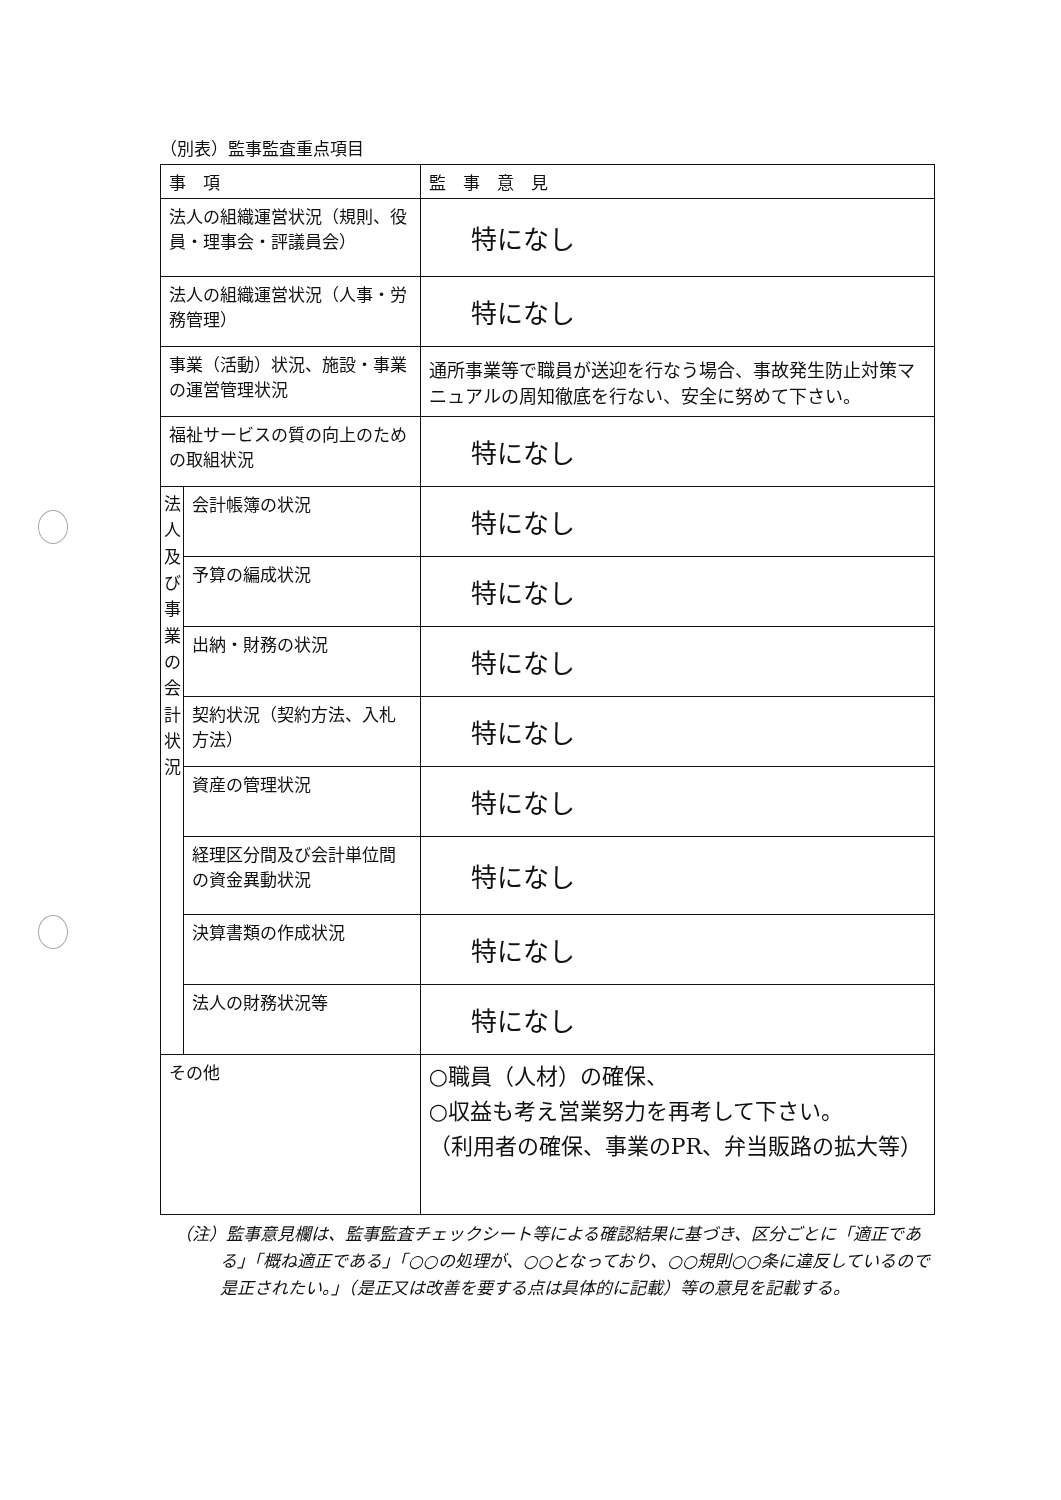（別表）監事監査重点項目
| 事 項 | | 監 事 意 見 |
| --- | --- | --- |
| 法人の組織運営状況（規則、役員・理事会・評議員会） | | 特になし |
| 法人の組織運営状況（人事・労務管理） | | 特になし |
| 事業（活動）状況、施設・事業の運営管理状況 | | 通所事業等で職員が送迎を行なう場合、事故発生防止対策マニュアルの周知徹底を行ない、安全に努めて下さい。 |
| 福祉サービスの質の向上のための取組状況 | | 特になし |
| 法人及び事業の会計状況 | 会計帳簿の状況 | 特になし |
| | 予算の編成状況 | 特になし |
| | 出納・財務の状況 | 特になし |
| | 契約状況（契約方法、入札方法） | 特になし |
| | 資産の管理状況 | 特になし |
| | 経理区分間及び会計単位間の資金異動状況 | 特になし |
| | 決算書類の作成状況 | 特になし |
| | 法人の財務状況等 | 特になし |
| その他 | | ○職員（人材）の確保、 ○収益も考え営業努力を再考して下さい。 （利用者の確保、事業のPR、弁当販路の拡大等） |
（注）監事意見欄は、監事監査チェックシート等による確認結果に基づき、区分ごとに「適正である」「概ね適正である」「○○の処理が、○○となっており、○○規則○○条に違反しているので是正されたい。」（是正又は改善を要する点は具体的に記載）等の意見を記載する。